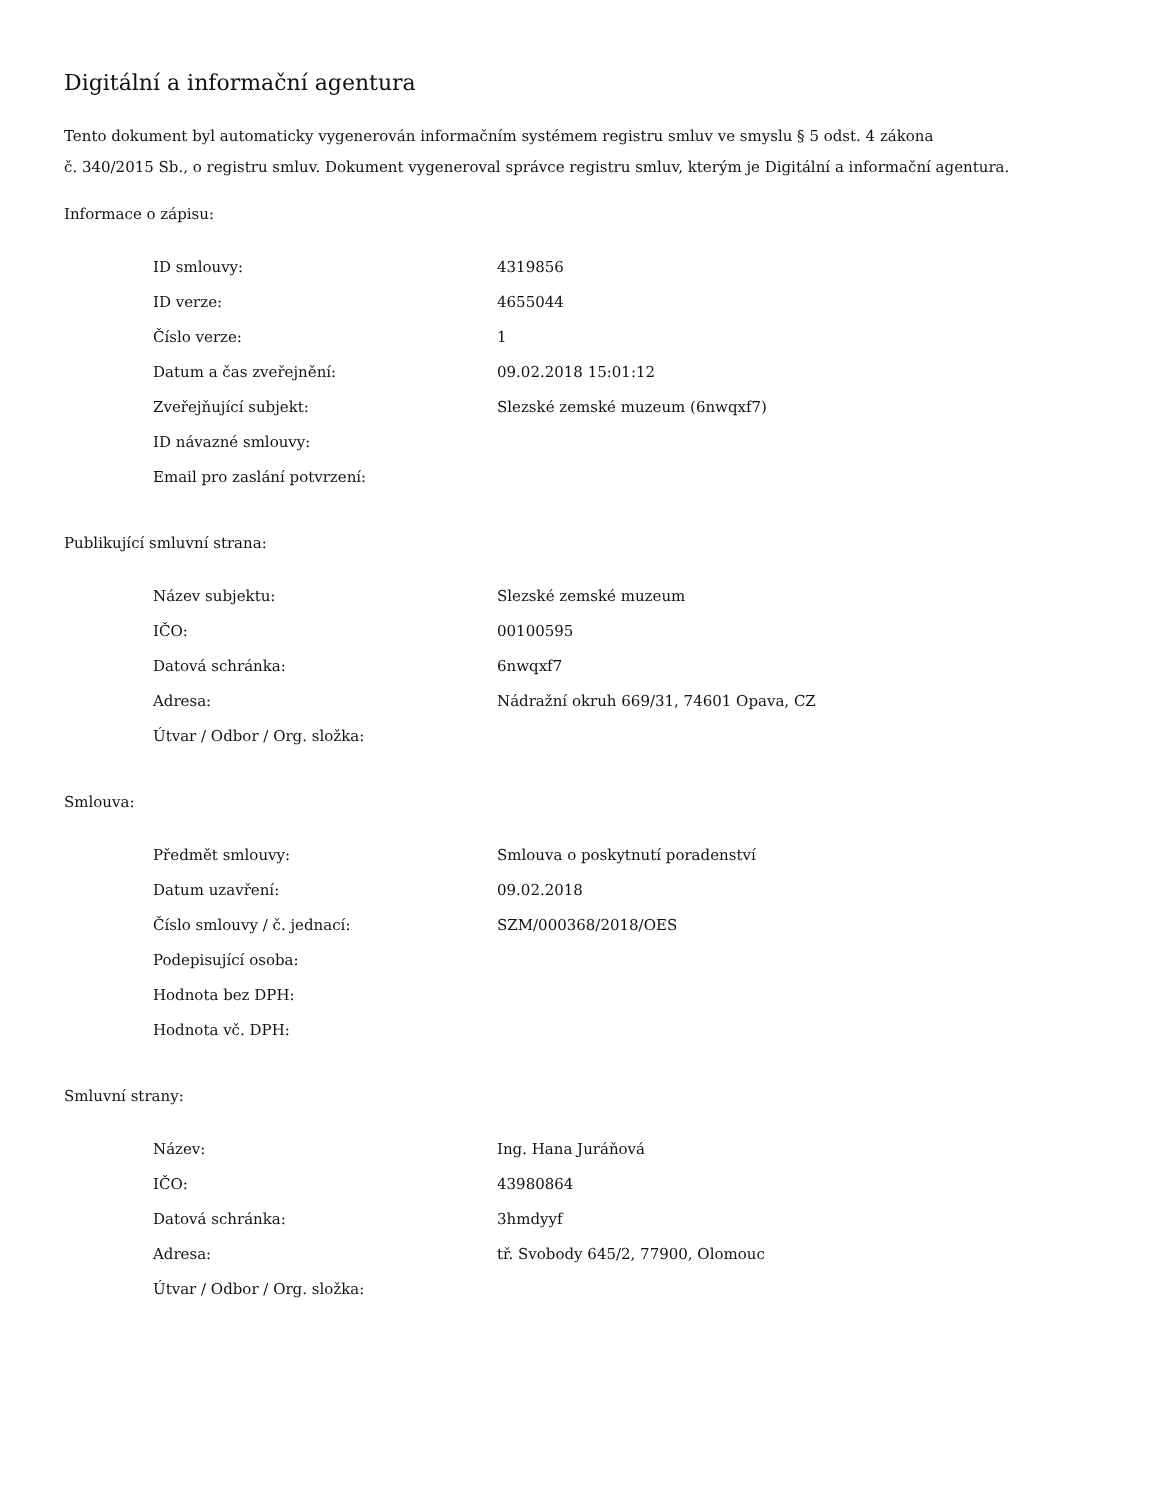Digitální a informační agentura
Tento dokument byl automaticky vygenerován informačním systémem registru smluv ve smyslu § 5 odst. 4 zákona
č. 340/2015 Sb., o registru smluv. Dokument vygeneroval správce registru smluv, kterým je Digitální a informační agentura.
Informace o zápisu:
| ID smlouvy: | 4319856 |
| ID verze: | 4655044 |
| Číslo verze: | 1 |
| Datum a čas zveřejnění: | 09.02.2018 15:01:12 |
| Zveřejňující subjekt: | Slezské zemské muzeum (6nwqxf7) |
| ID návazné smlouvy: | |
| Email pro zaslání potvrzení: | |
Publikující smluvní strana:
| Název subjektu: | Slezské zemské muzeum |
| IČO: | 00100595 |
| Datová schránka: | 6nwqxf7 |
| Adresa: | Nádražní okruh 669/31, 74601 Opava, CZ |
| Útvar / Odbor / Org. složka: | |
Smlouva:
| Předmět smlouvy: | Smlouva o poskytnutí poradenství |
| Datum uzavření: | 09.02.2018 |
| Číslo smlouvy / č. jednací: | SZM/000368/2018/OES |
| Podepisující osoba: | |
| Hodnota bez DPH: | |
| Hodnota vč. DPH: | |
Smluvní strany:
| Název: | Ing. Hana Juráňová |
| IČO: | 43980864 |
| Datová schránka: | 3hmdyyf |
| Adresa: | tř. Svobody 645/2, 77900, Olomouc |
| Útvar / Odbor / Org. složka: | |